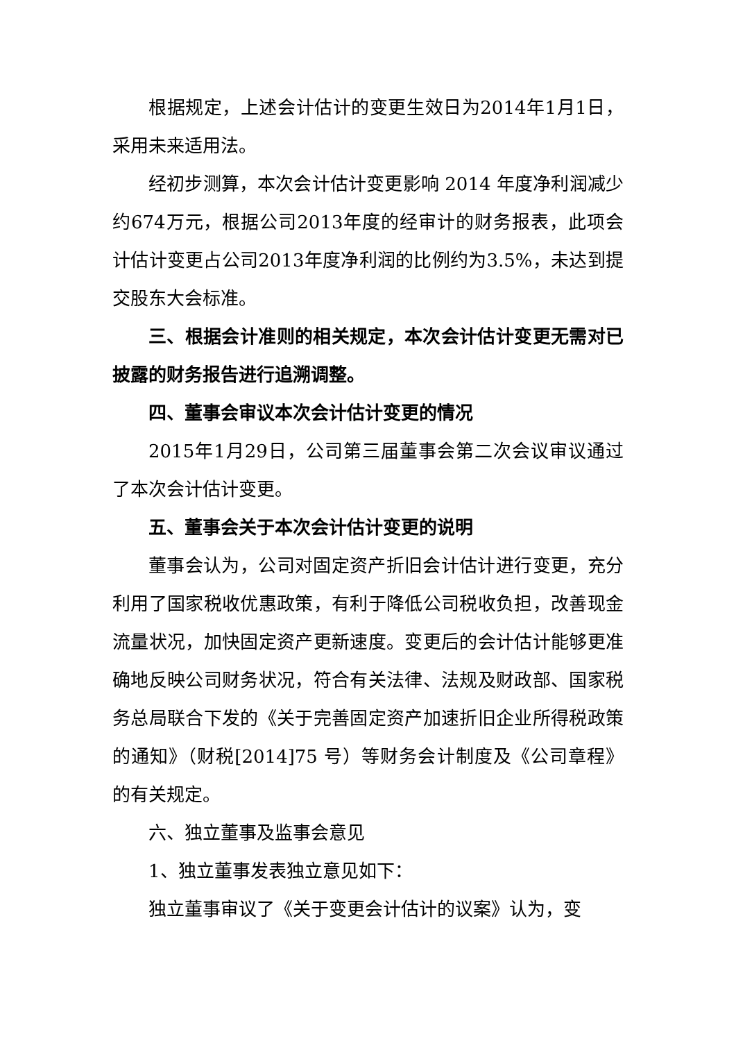根据规定，上述会计估计的变更生效日为2014年1月1日，采用未来适用法。
经初步测算，本次会计估计变更影响 2014 年度净利润减少约674万元，根据公司2013年度的经审计的财务报表，此项会计估计变更占公司2013年度净利润的比例约为3.5%，未达到提交股东大会标准。
三、根据会计准则的相关规定，本次会计估计变更无需对已披露的财务报告进行追溯调整。
四、董事会审议本次会计估计变更的情况
2015年1月29日，公司第三届董事会第二次会议审议通过了本次会计估计变更。
五、董事会关于本次会计估计变更的说明
董事会认为，公司对固定资产折旧会计估计进行变更，充分利用了国家税收优惠政策，有利于降低公司税收负担，改善现金流量状况，加快固定资产更新速度。变更后的会计估计能够更准确地反映公司财务状况，符合有关法律、法规及财政部、国家税务总局联合下发的《关于完善固定资产加速折旧企业所得税政策的通知》（财税[2014]75 号）等财务会计制度及《公司章程》的有关规定。
六、独立董事及监事会意见
1、独立董事发表独立意见如下：
独立董事审议了《关于变更会计估计的议案》认为，变